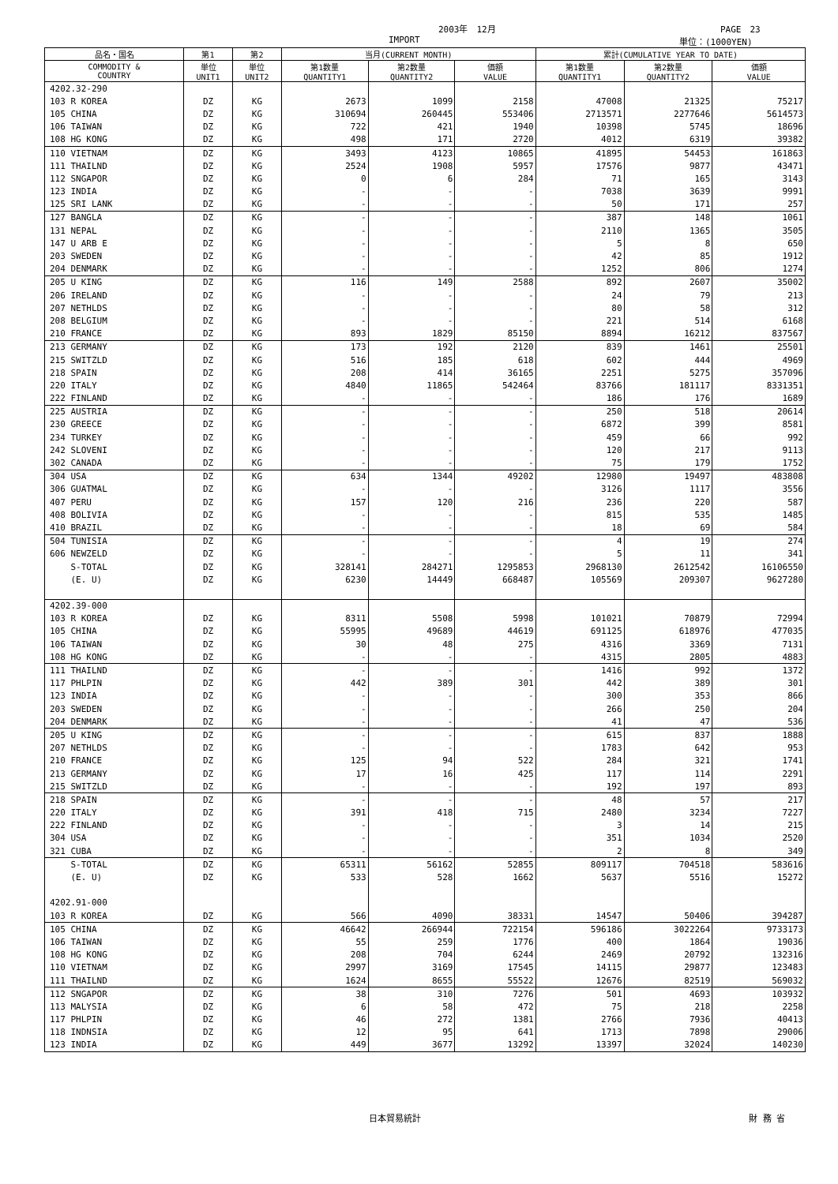2003年　12月 PAGE　23
IMPORT 単位：(1000YEN)
| 品名・国名 | 第1 | 第2 | 当月(CURRENT MONTH) | | | 累計(CUMULATIVE YEAR TO DATE) | | |
| --- | --- | --- | --- | --- | --- | --- | --- | --- |
| COMMODITY & COUNTRY | 単位 UNIT1 | 単位 UNIT2 | 第1数量 QUANTITY1 | 第2数量 QUANTITY2 | 価額 VALUE | 第1数量 QUANTITY1 | 第2数量 QUANTITY2 | 価額 VALUE |
| 4202.32-290 | | | | | | | | |
| 103 R KOREA | DZ | KG | 2673 | 1099 | 2158 | 47008 | 21325 | 75217 |
| 105 CHINA | DZ | KG | 310694 | 260445 | 553406 | 2713571 | 2277646 | 5614573 |
| 106 TAIWAN | DZ | KG | 722 | 421 | 1940 | 10398 | 5745 | 18696 |
| 108 HG KONG | DZ | KG | 498 | 171 | 2720 | 4012 | 6319 | 39382 |
| 110 VIETNAM | DZ | KG | 3493 | 4123 | 10865 | 41895 | 54453 | 161863 |
| 111 THAILND | DZ | KG | 2524 | 1908 | 5957 | 17576 | 9877 | 43471 |
| 112 SNGAPOR | DZ | KG | 0 | 6 | 284 | 71 | 165 | 3143 |
| 123 INDIA | DZ | KG | - | - | - | 7038 | 3639 | 9991 |
| 125 SRI LANK | DZ | KG | - | - | - | 50 | 171 | 257 |
| 127 BANGLA | DZ | KG | - | - | - | 387 | 148 | 1061 |
| 131 NEPAL | DZ | KG | - | - | - | 2110 | 1365 | 3505 |
| 147 U ARB E | DZ | KG | - | - | - | 5 | 8 | 650 |
| 203 SWEDEN | DZ | KG | - | - | - | 42 | 85 | 1912 |
| 204 DENMARK | DZ | KG | - | - | - | 1252 | 806 | 1274 |
| 205 U KING | DZ | KG | 116 | 149 | 2588 | 892 | 2607 | 35002 |
| 206 IRELAND | DZ | KG | - | - | - | 24 | 79 | 213 |
| 207 NETHLDS | DZ | KG | - | - | - | 80 | 58 | 312 |
| 208 BELGIUM | DZ | KG | - | - | - | 221 | 514 | 6168 |
| 210 FRANCE | DZ | KG | 893 | 1829 | 85150 | 8894 | 16212 | 837567 |
| 213 GERMANY | DZ | KG | 173 | 192 | 2120 | 839 | 1461 | 25501 |
| 215 SWITZLD | DZ | KG | 516 | 185 | 618 | 602 | 444 | 4969 |
| 218 SPAIN | DZ | KG | 208 | 414 | 36165 | 2251 | 5275 | 357096 |
| 220 ITALY | DZ | KG | 4840 | 11865 | 542464 | 83766 | 181117 | 8331351 |
| 222 FINLAND | DZ | KG | - | - | - | 186 | 176 | 1689 |
| 225 AUSTRIA | DZ | KG | - | - | - | 250 | 518 | 20614 |
| 230 GREECE | DZ | KG | - | - | - | 6872 | 399 | 8581 |
| 234 TURKEY | DZ | KG | - | - | - | 459 | 66 | 992 |
| 242 SLOVENI | DZ | KG | - | - | - | 120 | 217 | 9113 |
| 302 CANADA | DZ | KG | - | - | - | 75 | 179 | 1752 |
| 304 USA | DZ | KG | 634 | 1344 | 49202 | 12980 | 19497 | 483808 |
| 306 GUATMAL | DZ | KG | - | - | - | 3126 | 1117 | 3556 |
| 407 PERU | DZ | KG | 157 | 120 | 216 | 236 | 220 | 587 |
| 408 BOLIVIA | DZ | KG | - | - | - | 815 | 535 | 1485 |
| 410 BRAZIL | DZ | KG | - | - | - | 18 | 69 | 584 |
| 504 TUNISIA | DZ | KG | - | - | - | 4 | 19 | 274 |
| 606 NEWZELD | DZ | KG | - | - | - | 5 | 11 | 341 |
| S-TOTAL | DZ | KG | 328141 | 284271 | 1295853 | 2968130 | 2612542 | 16106550 |
| (E. U) | DZ | KG | 6230 | 14449 | 668487 | 105569 | 209307 | 9627280 |
| 4202.39-000 | | | | | | | | |
| 103 R KOREA | DZ | KG | 8311 | 5508 | 5998 | 101021 | 70879 | 72994 |
| 105 CHINA | DZ | KG | 55995 | 49689 | 44619 | 691125 | 618976 | 477035 |
| 106 TAIWAN | DZ | KG | 30 | 48 | 275 | 4316 | 3369 | 7131 |
| 108 HG KONG | DZ | KG | - | - | - | 4315 | 2805 | 4883 |
| 111 THAILND | DZ | KG | - | - | - | 1416 | 992 | 1372 |
| 117 PHLPIN | DZ | KG | 442 | 389 | 301 | 442 | 389 | 301 |
| 123 INDIA | DZ | KG | - | - | - | 300 | 353 | 866 |
| 203 SWEDEN | DZ | KG | - | - | - | 266 | 250 | 204 |
| 204 DENMARK | DZ | KG | - | - | - | 41 | 47 | 536 |
| 205 U KING | DZ | KG | - | - | - | 615 | 837 | 1888 |
| 207 NETHLDS | DZ | KG | - | - | - | 1783 | 642 | 953 |
| 210 FRANCE | DZ | KG | 125 | 94 | 522 | 284 | 321 | 1741 |
| 213 GERMANY | DZ | KG | 17 | 16 | 425 | 117 | 114 | 2291 |
| 215 SWITZLD | DZ | KG | - | - | - | 192 | 197 | 893 |
| 218 SPAIN | DZ | KG | - | - | - | 48 | 57 | 217 |
| 220 ITALY | DZ | KG | 391 | 418 | 715 | 2480 | 3234 | 7227 |
| 222 FINLAND | DZ | KG | - | - | - | 3 | 14 | 215 |
| 304 USA | DZ | KG | - | - | - | 351 | 1034 | 2520 |
| 321 CUBA | DZ | KG | - | - | - | 2 | 8 | 349 |
| S-TOTAL | DZ | KG | 65311 | 56162 | 52855 | 809117 | 704518 | 583616 |
| (E. U) | DZ | KG | 533 | 528 | 1662 | 5637 | 5516 | 15272 |
| 4202.91-000 | | | | | | | | |
| 103 R KOREA | DZ | KG | 566 | 4090 | 38331 | 14547 | 50406 | 394287 |
| 105 CHINA | DZ | KG | 46642 | 266944 | 722154 | 596186 | 3022264 | 9733173 |
| 106 TAIWAN | DZ | KG | 55 | 259 | 1776 | 400 | 1864 | 19036 |
| 108 HG KONG | DZ | KG | 208 | 704 | 6244 | 2469 | 20792 | 132316 |
| 110 VIETNAM | DZ | KG | 2997 | 3169 | 17545 | 14115 | 29877 | 123483 |
| 111 THAILND | DZ | KG | 1624 | 8655 | 55522 | 12676 | 82519 | 569032 |
| 112 SNGAPOR | DZ | KG | 38 | 310 | 7276 | 501 | 4693 | 103932 |
| 113 MALYSIA | DZ | KG | 6 | 58 | 472 | 75 | 218 | 2258 |
| 117 PHLPIN | DZ | KG | 46 | 272 | 1381 | 2766 | 7936 | 40413 |
| 118 INDNSIA | DZ | KG | 12 | 95 | 641 | 1713 | 7898 | 29006 |
| 123 INDIA | DZ | KG | 449 | 3677 | 13292 | 13397 | 32024 | 140230 |
日本貿易統計 財 務 省